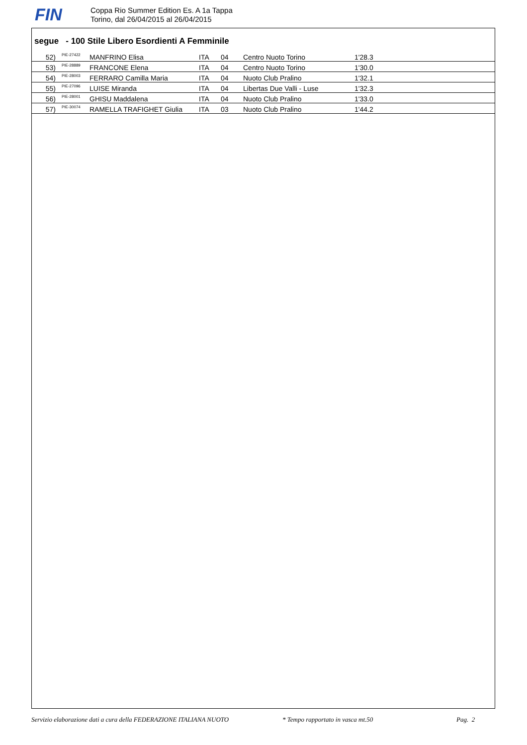FIN
Coppa Rio Summer Edition Es. A 1a Tappa
Torino, dal 26/04/2015 al 26/04/2015
segue - 100 Stile Libero Esordienti A Femminile
| 52) | PIE-27422 | MANFRINO Elisa | ITA | 04 | Centro Nuoto Torino | 1'28.3 |
| 53) | PIE-28889 | FRANCONE Elena | ITA | 04 | Centro Nuoto Torino | 1'30.0 |
| 54) | PIE-28003 | FERRARO Camilla Maria | ITA | 04 | Nuoto Club Pralino | 1'32.1 |
| 55) | PIE-27096 | LUISE Miranda | ITA | 04 | Libertas Due Valli - Luse | 1'32.3 |
| 56) | PIE-28001 | GHISU Maddalena | ITA | 04 | Nuoto Club Pralino | 1'33.0 |
| 57) | PIE-30074 | RAMELLA TRAFIGHET Giulia | ITA | 03 | Nuoto Club Pralino | 1'44.2 |
Servizio elaborazione dati a cura della FEDERAZIONE ITALIANA NUOTO * Tempo rapportato in vasca mt.50 Pag. 2